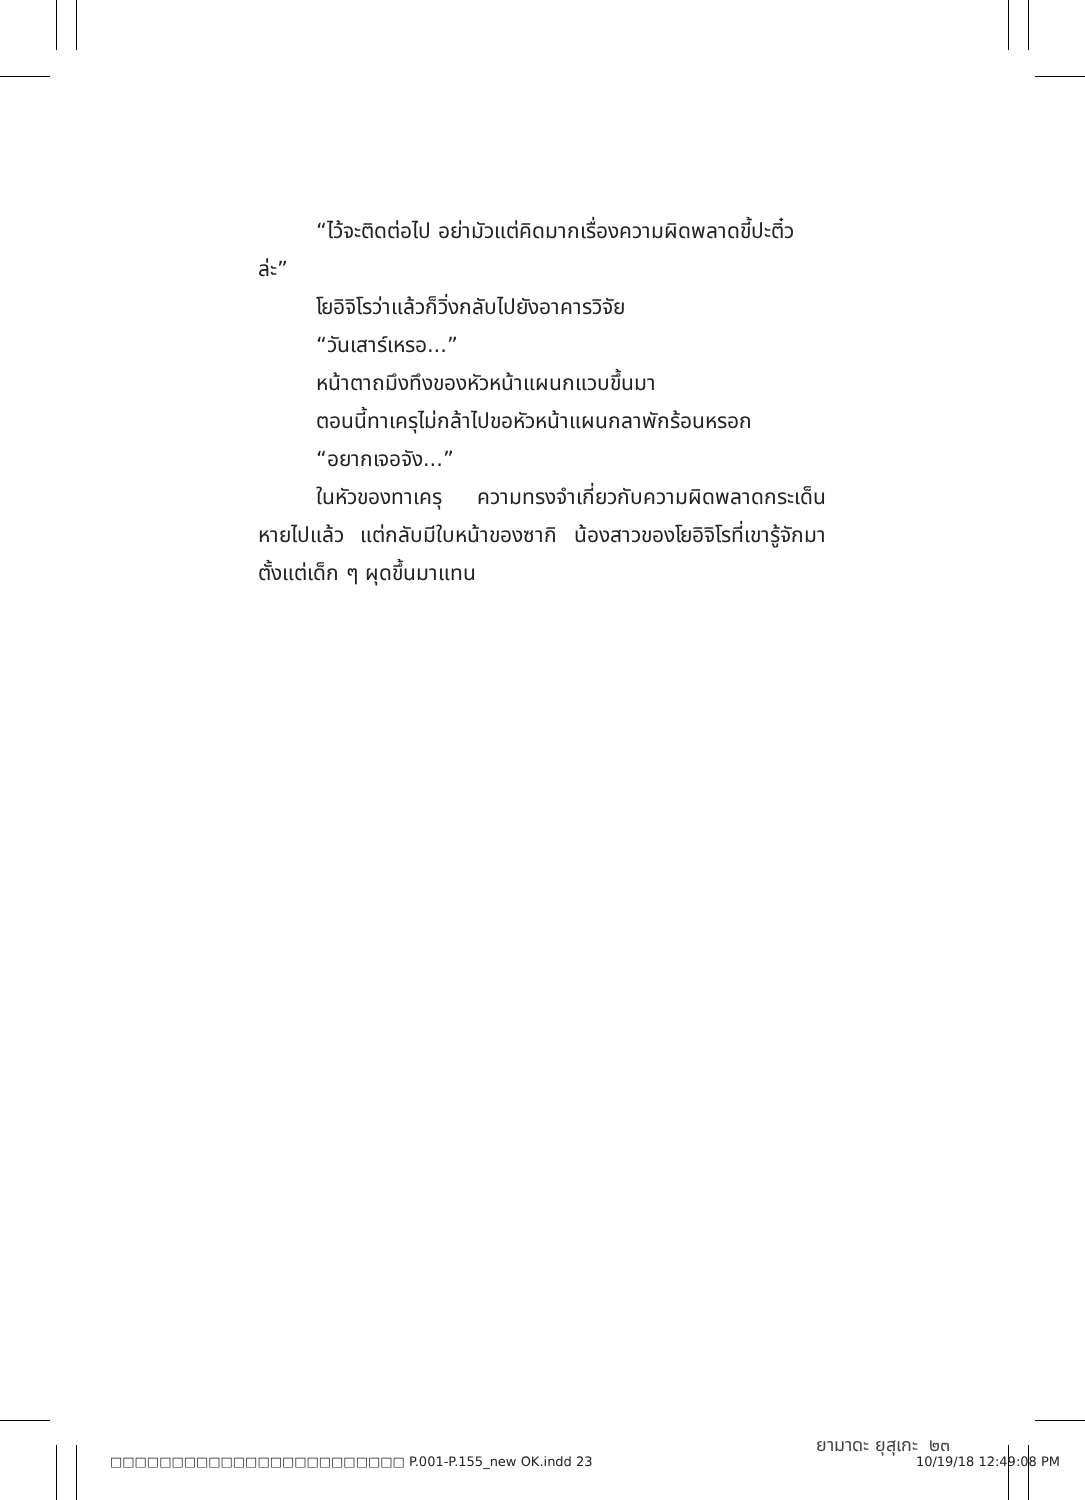“ไว้จะติดต่อไป อย่ามัวแต่คิดมากเรื่องความผิดพลาดขี้ปะติ๋ว
ล่ะ”
โยอิจิโรว่าแล้วก็วิ่งกลับไปยังอาคารวิจัย
“วันเสาร์เหรอ...”
หน้าตาถมึงทึงของหัวหน้าแผนกแวบขึ้นมา
ตอนนี้ทาเครุไม่กล้าไปขอหัวหน้าแผนกลาพักร้อนหรอก
“อยากเจอจัง...”
ในหัวของทาเครุ ความทรงจำเกี่ยวกับความผิดพลาดกระเด็นหายไปแล้ว แต่กลับมีใบหน้าของซากิ น้องสาวของโยอิจิโรที่เขารู้จักมาตั้งแต่เด็ก ๆ ผุดขึ้นมาแทน
ยามาดะ ยุสุเกะ ๒๓
□□□□□□□□□□□□□□□□□□□□□□□□ P.001-P.155_new OK.indd 23 10/19/18 12:49:08 PM